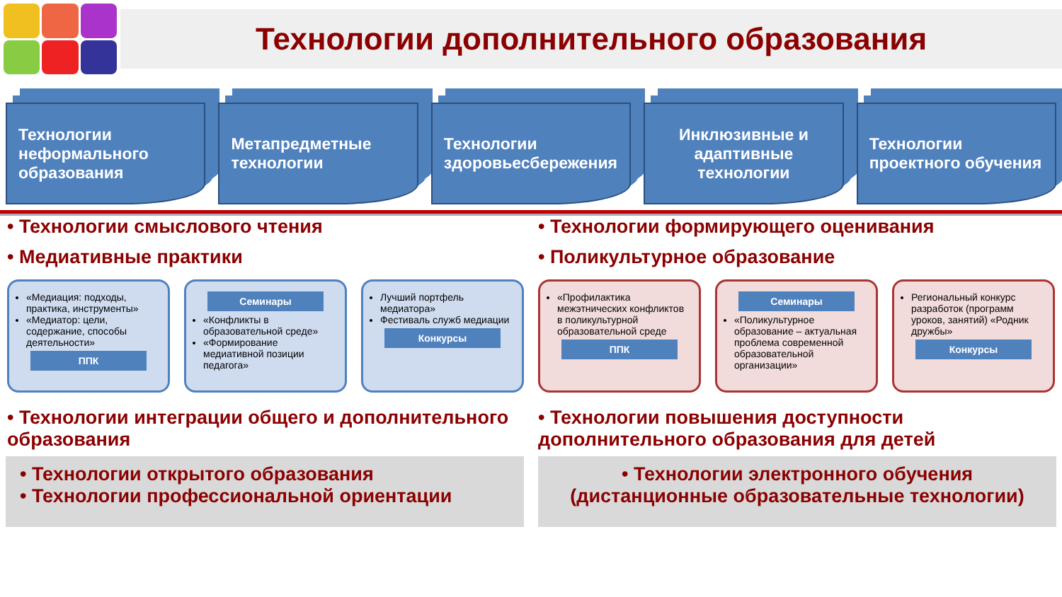Технологии дополнительного образования
Технологии неформального образования
Метапредметные технологии Технологии здоровьесбережения Инклюзивные и адаптивные технологии
Технологии проектного обучения
• Технологии смыслового чтения
• Медиативные практики
«Медиация: подходы, практика, инструменты»
«Медиатор: цели, содержание, способы деятельности»
ППК
Семинары
«Конфликты в образовательной среде»
«Формирование медиативной позиции педагога»
Лучший портфель медиатора»
Фестиваль служб медиации
Конкурсы
• Технологии интеграции общего и дополнительного образования
• Технологии формирующего оценивания
• Поликультурное образование
«Профилактика межэтнических конфликтов в поликультурной образовательной среде
ППК
Семинары
«Поликультурное образование – актуальная проблема современной образовательной организации»
Региональный конкурс разработок (программ уроков, занятий) «Родник дружбы»
Конкурсы
• Технологии повышения доступности дополнительного образования для детей
• Технологии открытого образования
• Технологии профессиональной ориентации
• Технологии электронного обучения
(дистанционные образовательные технологии)